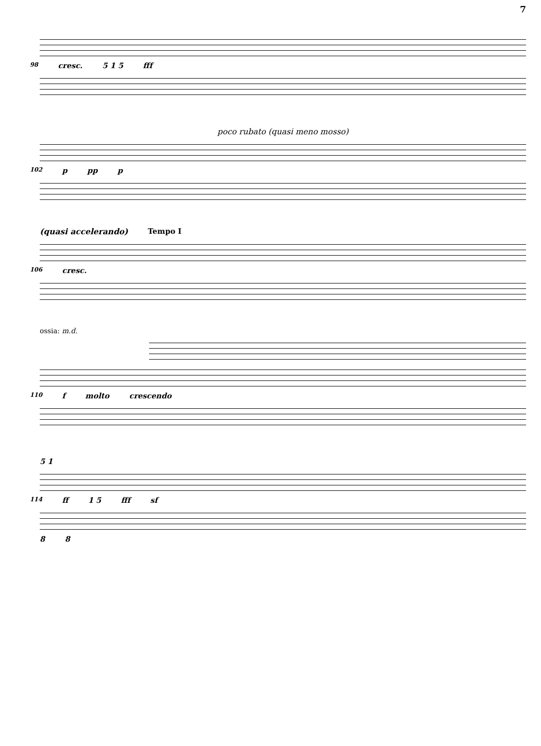7
98 cresc. 5 1 5 fff
poco rubato (quasi meno mosso)
102 p pp p
(quasi accelerando) Tempo I
106 cresc.
ossia: m.d.
110 f molto crescendo
5 1
114 ff 1 5 fff sf
8 8